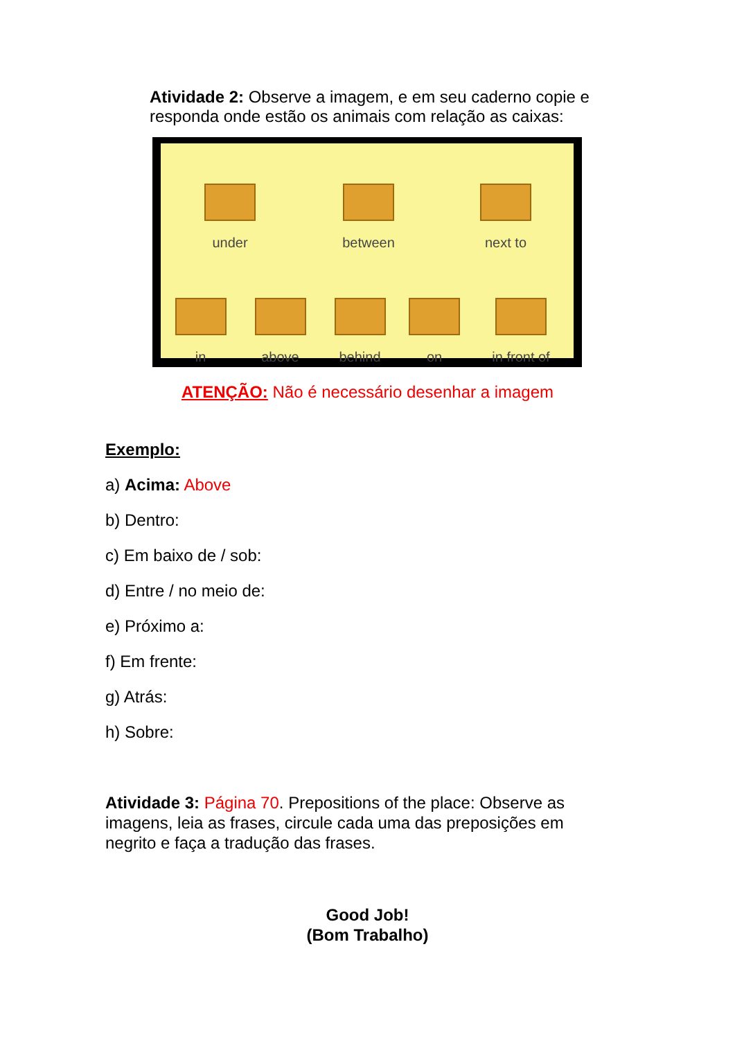Atividade 2: Observe a imagem, e em seu caderno copie e responda onde estão os animais com relação as caixas:
under
between
next to
in
above
behind
on
in front of
ATENÇÃO: Não é necessário desenhar a imagem
Exemplo:
a) Acima: Above
b) Dentro:
c) Em baixo de / sob:
d) Entre / no meio de:
e) Próximo a:
f) Em frente:
g) Atrás:
h) Sobre:
Atividade 3: Página 70. Prepositions of the place: Observe as imagens, leia as frases, circule cada uma das preposições em negrito e faça a tradução das frases.
Good Job!
(Bom Trabalho)